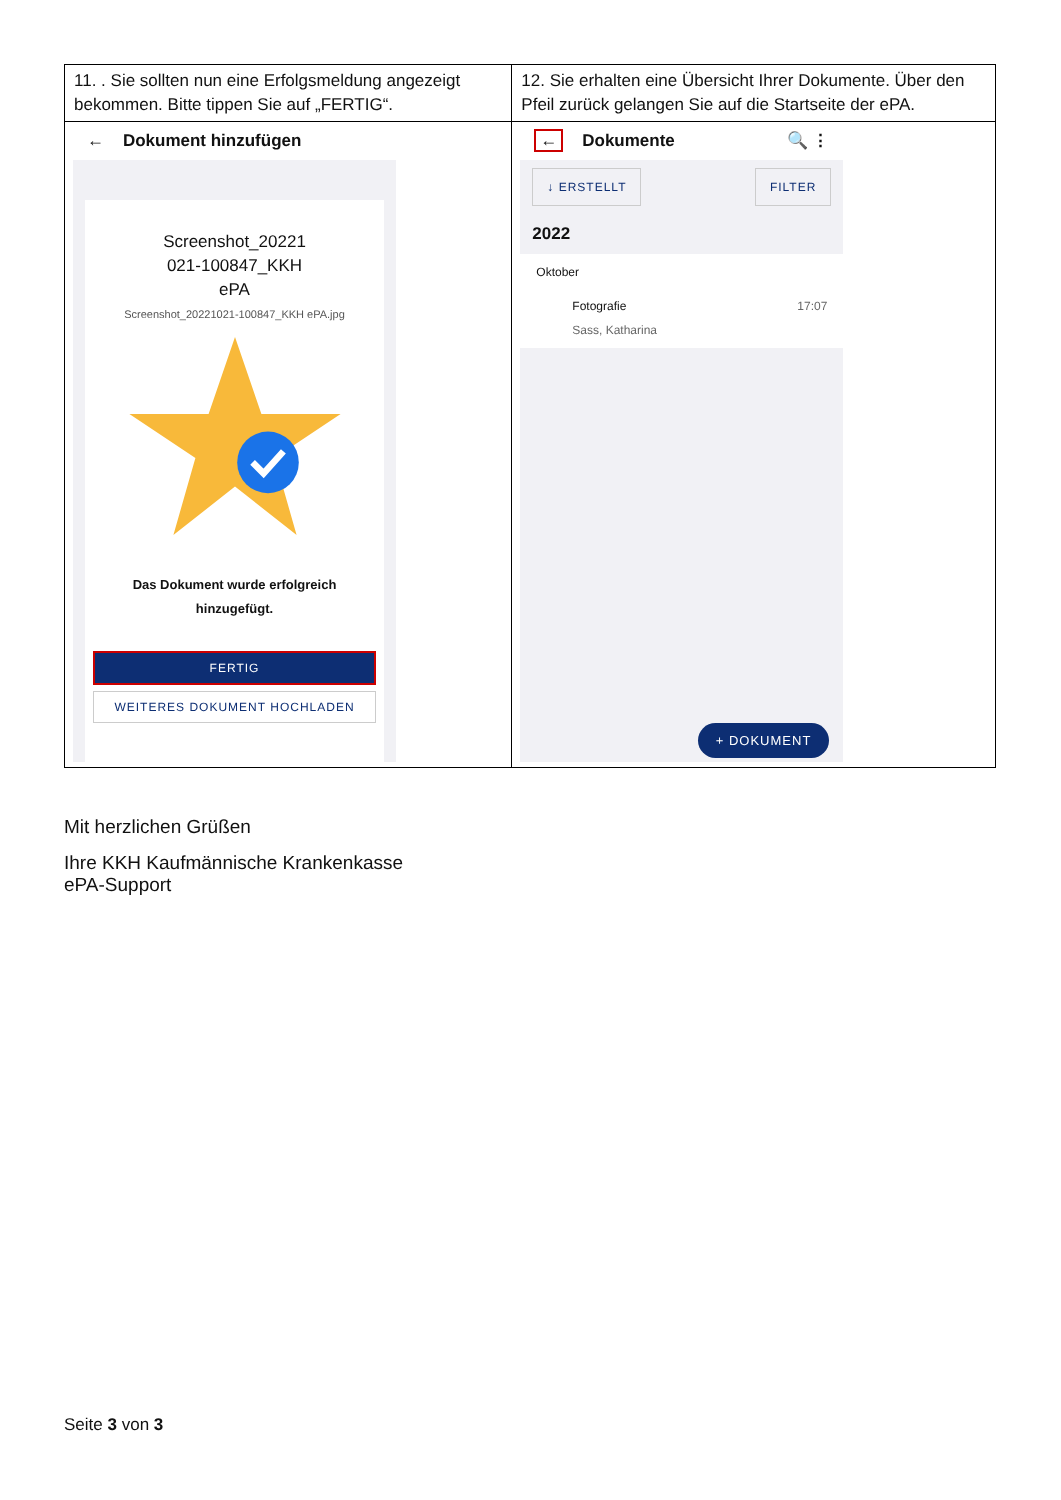| 11. . Sie sollten nun eine Erfolgsmeldung angezeigt bekommen. Bitte tippen Sie auf „FERTIG“. | 12. Sie erhalten eine Übersicht Ihrer Dokumente. Über den Pfeil zurück gelangen Sie auf die Startseite der ePA. |
| ← Dokument hinzufügen Screenshot_20221 021-100847_KKH ePA Screenshot_20221021-100847_KKH ePA.jpg Das Dokument wurde erfolgreich hinzugefügt. FERTIG WEITERES DOKUMENT HOCHLADEN | ← Dokumente 🔍 ⋮ ↓ ERSTELLT FILTER 2022 Oktober Fotografie Sass, Katharina 17:07 + DOKUMENT |
Mit herzlichen Grüßen
Ihre KKH Kaufmännische Krankenkasse
ePA-Support
Seite 3 von 3